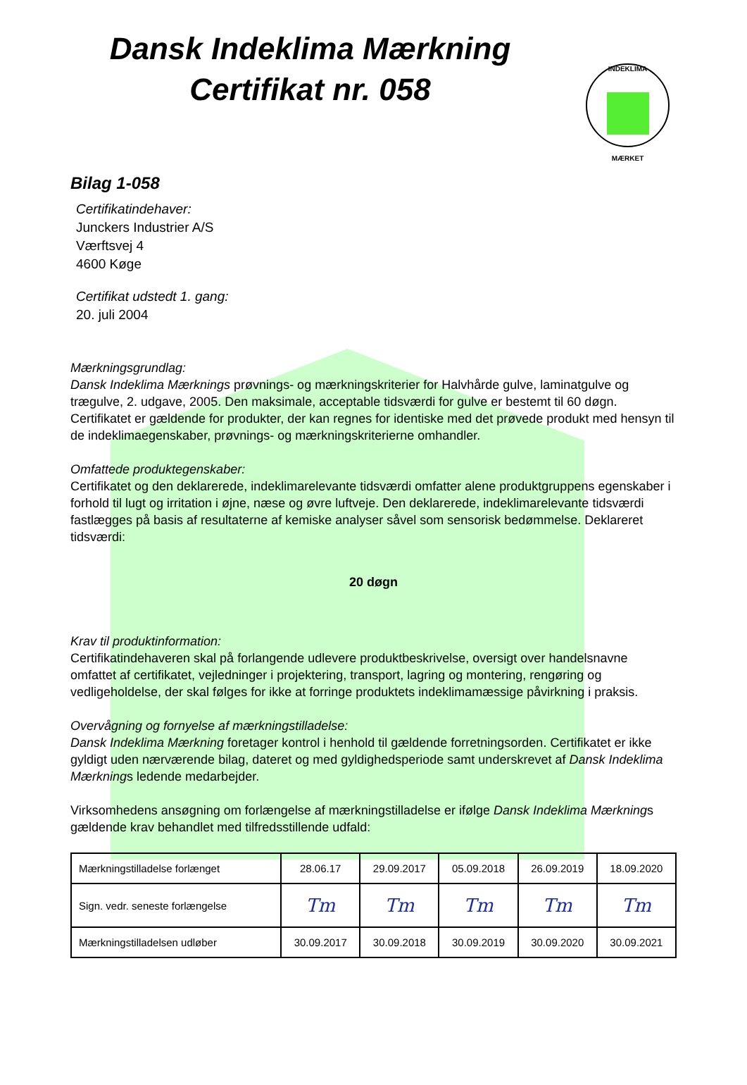INDEKLIMA
MÆRKET
Dansk Indeklima Mærkning
Certifikat nr. 058
Bilag 1-058
Certifikatindehaver:
Junckers Industrier A/S
Værftsvej 4
4600 Køge
Certifikat udstedt 1. gang:
20. juli 2004
Mærkningsgrundlag:
Dansk Indeklima Mærknings prøvnings- og mærkningskriterier for Halvhårde gulve, laminatgulve og trægulve, 2. udgave, 2005. Den maksimale, acceptable tidsværdi for gulve er bestemt til 60 døgn. Certifikatet er gældende for produkter, der kan regnes for identiske med det prøvede produkt med hensyn til de indeklimaegenskaber, prøvnings- og mærkningskriterierne omhandler.
Omfattede produktegenskaber:
Certifikatet og den deklarerede, indeklimarelevante tidsværdi omfatter alene produktgruppens egenskaber i forhold til lugt og irritation i øjne, næse og øvre luftveje. Den deklarerede, indeklimarelevante tidsværdi fastlægges på basis af resultaterne af kemiske analyser såvel som sensorisk bedømmelse. Deklareret tidsværdi:
20 døgn
Krav til produktinformation:
Certifikatindehaveren skal på forlangende udlevere produktbeskrivelse, oversigt over handelsnavne omfattet af certifikatet, vejledninger i projektering, transport, lagring og montering, rengøring og vedligeholdelse, der skal følges for ikke at forringe produktets indeklimamæssige påvirkning i praksis.
Overvågning og fornyelse af mærkningstilladelse:
Dansk Indeklima Mærkning foretager kontrol i henhold til gældende forretningsorden. Certifikatet er ikke gyldigt uden nærværende bilag, dateret og med gyldighedsperiode samt underskrevet af Dansk Indeklima Mærknings ledende medarbejder.
Virksomhedens ansøgning om forlængelse af mærkningstilladelse er ifølge Dansk Indeklima Mærknings gældende krav behandlet med tilfredsstillende udfald:
| Mærkningstilladelse forlænget | 28.06.17 | 29.09.2017 | 05.09.2018 | 26.09.2019 | 18.09.2020 |
| Sign. vedr. seneste forlængelse | Tm | Tm | Tm | Tm | Tm |
| Mærkningstilladelsen udløber | 30.09.2017 | 30.09.2018 | 30.09.2019 | 30.09.2020 | 30.09.2021 |